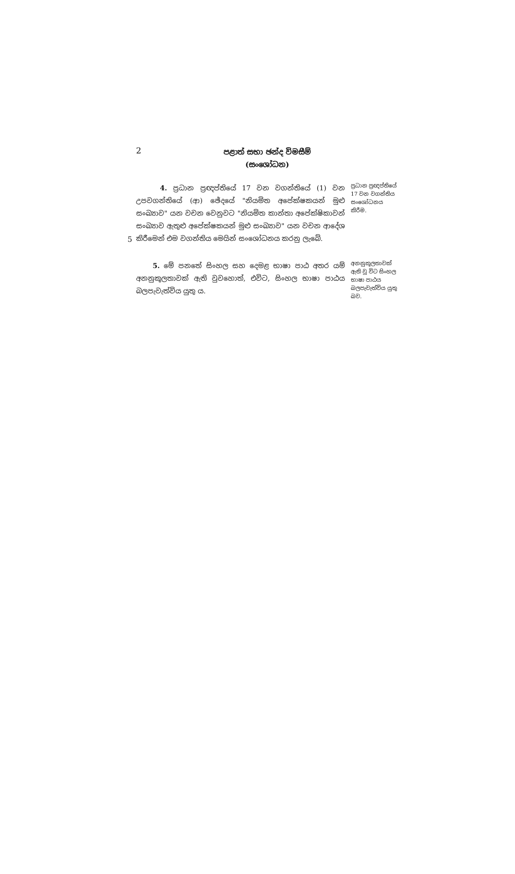2
පළාත් සභා ඡන්ද විමසීම්
(සංශෝධන)
5
4. ප්‍රධාන ප්‍රඥප්තියේ 17 වන වගන්තියේ (1) වන උපවගන්තියේ (ආ) ඡේදයේ "නියමිත අපේක්ෂකයන් මුළු සංඛ්‍යාව" යන වචන වෙනුවට "නියමිත කාන්තා අපේක්ෂිකාවන් සංඛ්‍යාව ඇතුළු අපේක්ෂකයන් මුළු සංඛ්‍යාව" යන වචන ආදේශ කිරීමෙන් එම වගන්තිය මෙයින් සංශෝධනය කරනු ලැබේ.
ප්‍රධාන ප්‍රඥප්තියේ 17 වන වගන්තිය සංශෝධනය කිරීම.
5. මේ පනතේ සිංහල සහ දෙමළ භාෂා පාඨ අතර යම් අනනුකූලතාවක් ඇති වුවහොත්, එවිට, සිංහල භාෂා පාඨය බලපැවැත්විය යුතු ය.
අනනුකූලතාවක් ඇති වූ විට සිංහල භාෂා පාඨය බලපැවැත්විය යුතු බව.